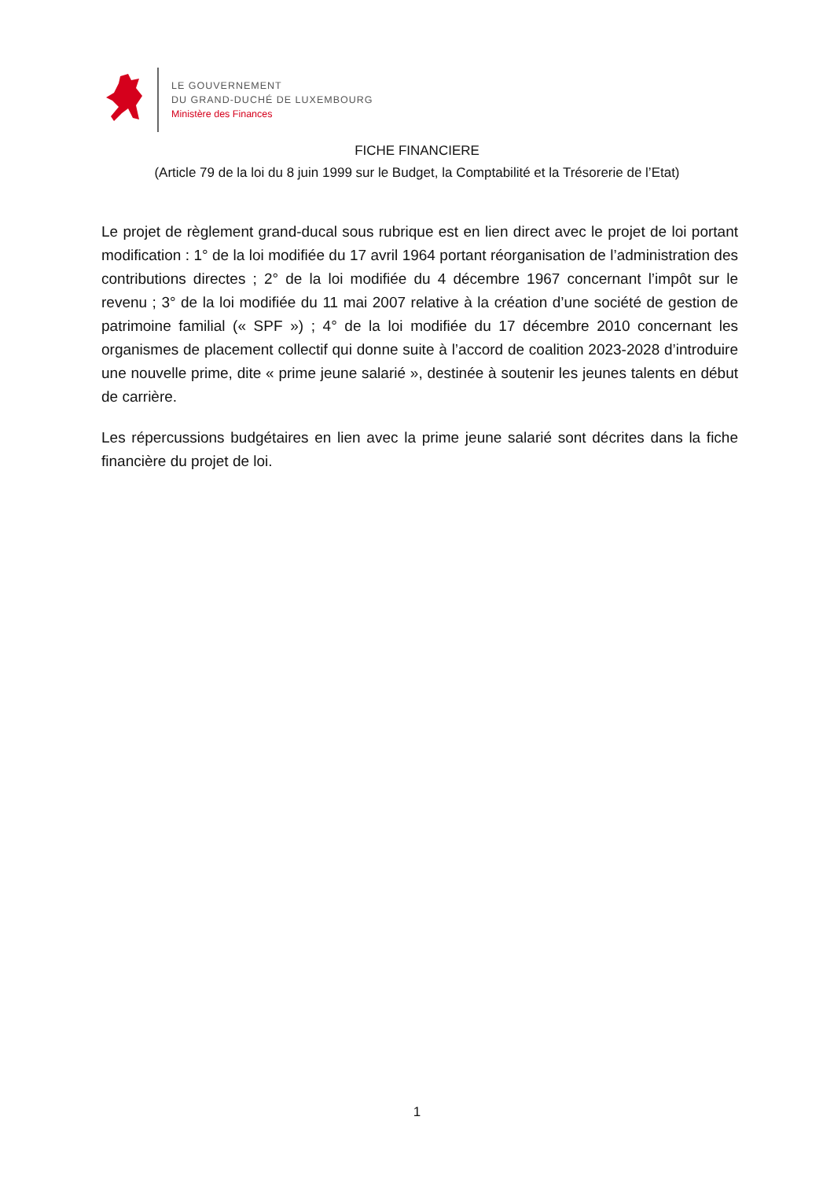LE GOUVERNEMENT
DU GRAND-DUCHÉ DE LUXEMBOURG
Ministère des Finances
FICHE FINANCIERE
(Article 79 de la loi du 8 juin 1999 sur le Budget, la Comptabilité et la Trésorerie de l’Etat)
Le projet de règlement grand-ducal sous rubrique est en lien direct avec le projet de loi portant modification : 1° de la loi modifiée du 17 avril 1964 portant réorganisation de l’administration des contributions directes ; 2° de la loi modifiée du 4 décembre 1967 concernant l’impôt sur le revenu ; 3° de la loi modifiée du 11 mai 2007 relative à la création d’une société de gestion de patrimoine familial (« SPF ») ; 4° de la loi modifiée du 17 décembre 2010 concernant les organismes de placement collectif qui donne suite à l’accord de coalition 2023-2028 d’introduire une nouvelle prime, dite « prime jeune salarié », destinée à soutenir les jeunes talents en début de carrière.
Les répercussions budgétaires en lien avec la prime jeune salarié sont décrites dans la fiche financière du projet de loi.
1